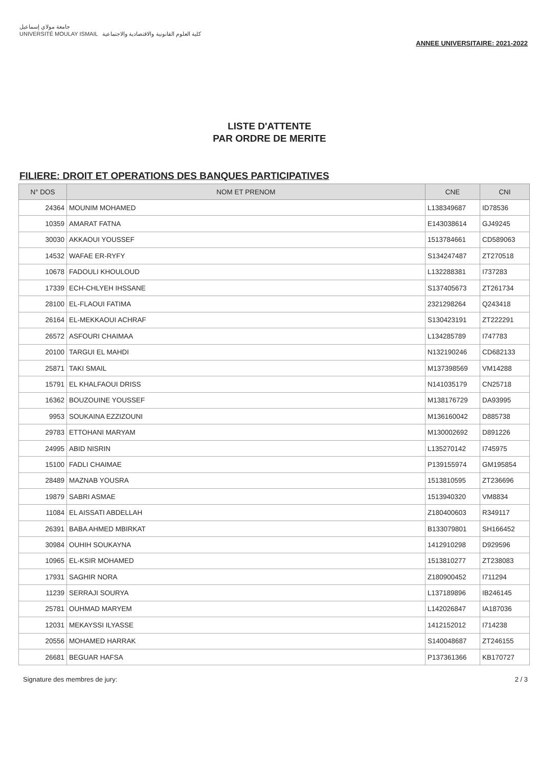جامعة مولاي إسماعيل
UNIVERSITÉ MOULAY ISMAIL كلية العلوم القانونية والاقتصادية والاجتماعية
ANNEE UNIVERSITAIRE: 2021-2022
LISTE D'ATTENTE
PAR ORDRE DE MERITE
FILIERE: DROIT ET OPERATIONS DES BANQUES PARTICIPATIVES
| N° DOS | NOM ET PRENOM | CNE | CNI |
| --- | --- | --- | --- |
| 24364 | MOUNIM MOHAMED | L138349687 | ID78536 |
| 10359 | AMARAT FATNA | E143038614 | GJ49245 |
| 30030 | AKKAOUI YOUSSEF | 1513784661 | CD589063 |
| 14532 | WAFAE ER-RYFY | S134247487 | ZT270518 |
| 10678 | FADOULI KHOULOUD | L132288381 | I737283 |
| 17339 | ECH-CHLYEH IHSSANE | S137405673 | ZT261734 |
| 28100 | EL-FLAOUI FATIMA | 2321298264 | Q243418 |
| 26164 | EL-MEKKAOUI ACHRAF | S130423191 | ZT222291 |
| 26572 | ASFOURI CHAIMAA | L134285789 | I747783 |
| 20100 | TARGUI EL MAHDI | N132190246 | CD682133 |
| 25871 | TAKI SMAIL | M137398569 | VM14288 |
| 15791 | EL KHALFAOUI DRISS | N141035179 | CN25718 |
| 16362 | BOUZOUINE YOUSSEF | M138176729 | DA93995 |
| 9953 | SOUKAINA EZZIZOUNI | M136160042 | D885738 |
| 29783 | ETTOHANI MARYAM | M130002692 | D891226 |
| 24995 | ABID NISRIN | L135270142 | I745975 |
| 15100 | FADLI CHAIMAE | P139155974 | GM195854 |
| 28489 | MAZNAB YOUSRA | 1513810595 | ZT236696 |
| 19879 | SABRI ASMAE | 1513940320 | VM8834 |
| 11084 | EL AISSATI ABDELLAH | Z180400603 | R349117 |
| 26391 | BABA AHMED MBIRKAT | B133079801 | SH166452 |
| 30984 | OUHIH SOUKAYNA | 1412910298 | D929596 |
| 10965 | EL-KSIR MOHAMED | 1513810277 | ZT238083 |
| 17931 | SAGHIR NORA | Z180900452 | I711294 |
| 11239 | SERRAJI SOURYA | L137189896 | IB246145 |
| 25781 | OUHMAD MARYEM | L142026847 | IA187036 |
| 12031 | MEKAYSSI ILYASSE | 1412152012 | I714238 |
| 20556 | MOHAMED HARRAK | S140048687 | ZT246155 |
| 26681 | BEGUAR HAFSA | P137361366 | KB170727 |
Signature des membres de jury: 2 / 3